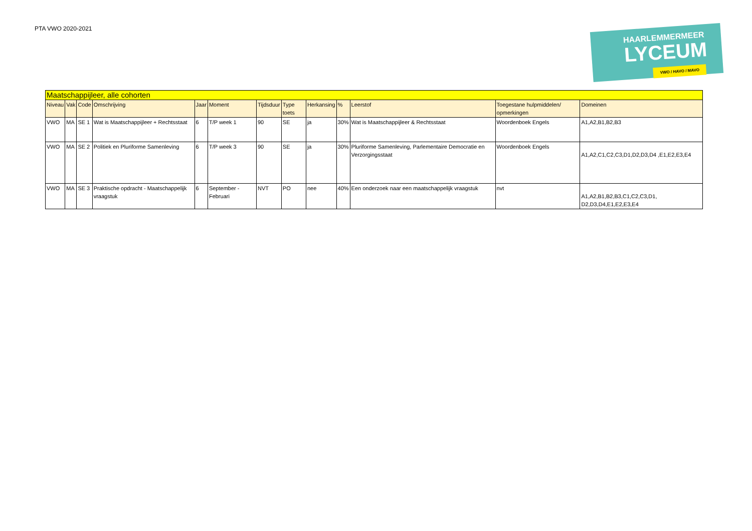PTA VWO 2020-2021
HAARLEMMERMEER
LYCEUM
VWO / HAVO / MAVO
| Maatschappijleer, alle cohorten | | | | | | | | | | | | |
| Niveau | Vak | Code | Omschrijving | Jaar | Moment | Tijdsduur | Type toets | Herkansing | % | Leerstof | Toegestane hulpmiddelen/ opmerkingen | Domeinen |
| VWO | MA | SE 1 | Wat is Maatschappijleer + Rechtsstaat | 6 | T/P week 1 | 90 | SE | ja | 30% | Wat is Maatschappijleer & Rechtsstaat | Woordenboek Engels | A1,A2,B1,B2,B3 |
| VWO | MA | SE 2 | Politiek en Pluriforme Samenleving | 6 | T/P week 3 | 90 | SE | ja | 30% | Pluriforme Samenleving, Parlementaire Democratie en Verzorgingsstaat | Woordenboek Engels | A1,A2,C1,C2,C3,D1,D2,D3,D4 ,E1,E2,E3,E4 |
| VWO | MA | SE 3 | Praktische opdracht - Maatschappelijk vraagstuk | 6 | September - Februari | NVT | PO | nee | 40% | Een onderzoek naar een maatschappelijk vraagstuk | nvt | A1,A2,B1,B2,B3,C1,C2,C3,D1, D2,D3,D4,E1,E2,E3,E4 |